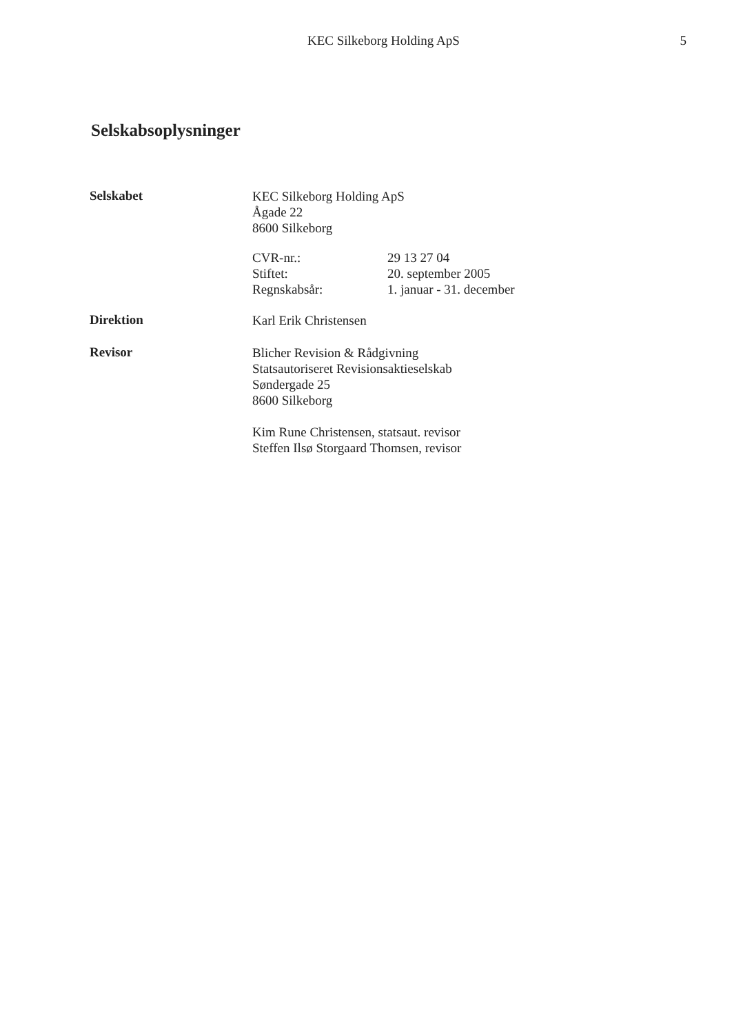KEC Silkeborg Holding ApS 5
Selskabsoplysninger
Selskabet
KEC Silkeborg Holding ApS
Ågade 22
8600 Silkeborg
| CVR-nr.: | 29 13 27 04 |
| Stiftet: | 20. september 2005 |
| Regnskabsår: | 1. januar - 31. december |
Direktion
Karl Erik Christensen
Revisor
Blicher Revision & Rådgivning
Statsautoriseret Revisionsaktieselskab
Søndergade 25
8600 Silkeborg
Kim Rune Christensen, statsaut. revisor
Steffen Ilsø Storgaard Thomsen, revisor